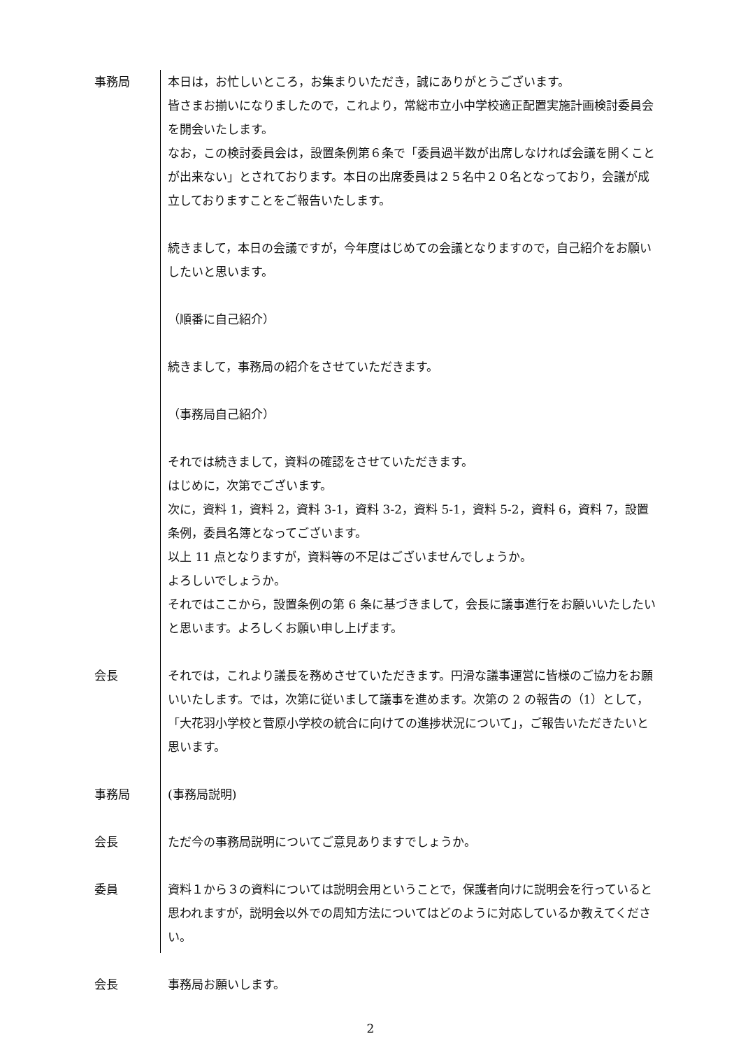事務局 本日は，お忙しいところ，お集まりいただき，誠にありがとうございます。
皆さまお揃いになりましたので，これより，常総市立小中学校適正配置実施計画検討委員会を開会いたします。
なお，この検討委員会は，設置条例第６条で「委員過半数が出席しなければ会議を開くことが出来ない」とされております。本日の出席委員は２５名中２０名となっており，会議が成立しておりますことをご報告いたします。
続きまして，本日の会議ですが，今年度はじめての会議となりますので，自己紹介をお願いしたいと思います。
（順番に自己紹介）
続きまして，事務局の紹介をさせていただきます。
（事務局自己紹介）
それでは続きまして，資料の確認をさせていただきます。
はじめに，次第でございます。
次に，資料 1，資料 2，資料 3-1，資料 3-2，資料 5-1，資料 5-2，資料 6，資料 7，設置条例，委員名簿となってございます。
以上 11 点となりますが，資料等の不足はございませんでしょうか。
よろしいでしょうか。
それではここから，設置条例の第 6 条に基づきまして，会長に議事進行をお願いいたしたいと思います。よろしくお願い申し上げます。
会長 それでは，これより議長を務めさせていただきます。円滑な議事運営に皆様のご協力をお願いいたします。では，次第に従いまして議事を進めます。次第の 2 の報告の（1）として，「大花羽小学校と菅原小学校の統合に向けての進捗状況について」，ご報告いただきたいと思います。
事務局 (事務局説明)
会長 ただ今の事務局説明についてご意見ありますでしょうか。
委員 資料１から３の資料については説明会用ということで，保護者向けに説明会を行っていると思われますが，説明会以外での周知方法についてはどのように対応しているか教えてください。
会長 事務局お願いします。
2